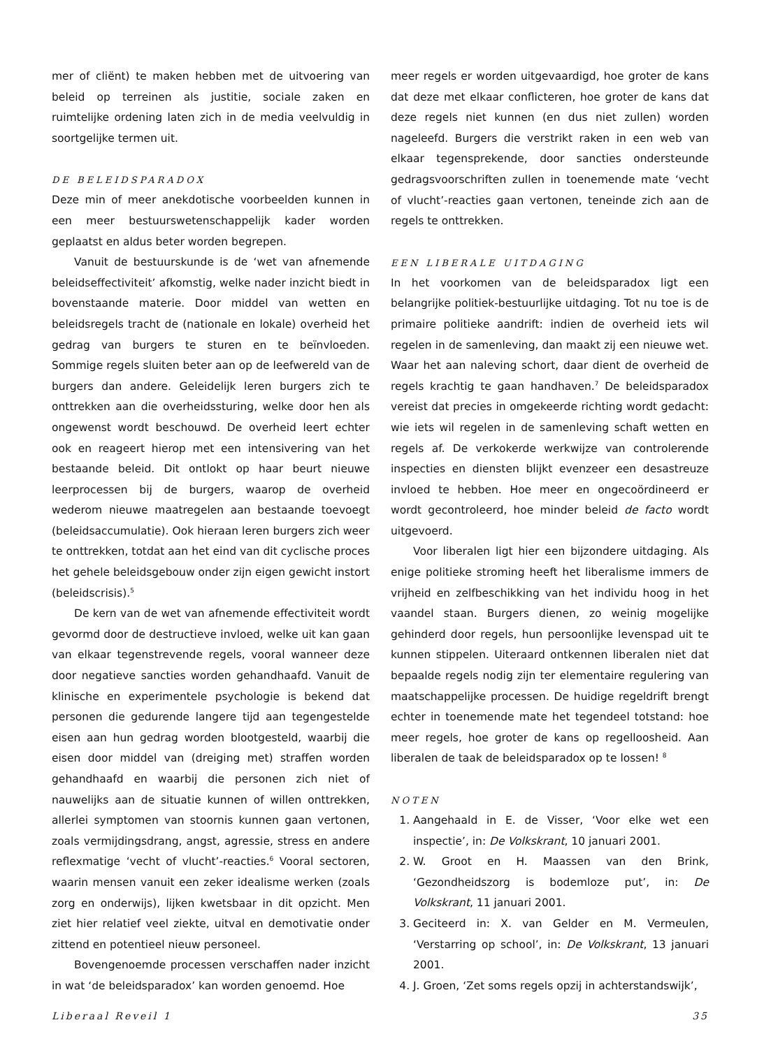mer of cliënt) te maken hebben met de uitvoering van beleid op terreinen als justitie, sociale zaken en ruimtelijke ordening laten zich in de media veelvuldig in soortgelijke termen uit.
DE BELEIDSPARADOX
Deze min of meer anekdotische voorbeelden kunnen in een meer bestuurswetenschappelijk kader worden geplaatst en aldus beter worden begrepen.
Vanuit de bestuurskunde is de ‘wet van afnemende beleidseffectiviteit’ afkomstig, welke nader inzicht biedt in bovenstaande materie. Door middel van wetten en beleidsregels tracht de (nationale en lokale) overheid het gedrag van burgers te sturen en te beïnvloeden. Sommige regels sluiten beter aan op de leefwereld van de burgers dan andere. Geleidelijk leren burgers zich te onttrekken aan die overheidssturing, welke door hen als ongewenst wordt beschouwd. De overheid leert echter ook en reageert hierop met een intensivering van het bestaande beleid. Dit ontlokt op haar beurt nieuwe leerprocessen bij de burgers, waarop de overheid wederom nieuwe maatregelen aan bestaande toevoegt (beleidsaccumulatie). Ook hieraan leren burgers zich weer te onttrekken, totdat aan het eind van dit cyclische proces het gehele beleidsgebouw onder zijn eigen gewicht instort (beleidscrisis).<sup>5</sup>
De kern van de wet van afnemende effectiviteit wordt gevormd door de destructieve invloed, welke uit kan gaan van elkaar tegenstrevende regels, vooral wanneer deze door negatieve sancties worden gehandhaafd. Vanuit de klinische en experimentele psychologie is bekend dat personen die gedurende langere tijd aan tegengestelde eisen aan hun gedrag worden blootgesteld, waarbij die eisen door middel van (dreiging met) straffen worden gehandhaafd en waarbij die personen zich niet of nauwelijks aan de situatie kunnen of willen onttrekken, allerlei symptomen van stoornis kunnen gaan vertonen, zoals vermijdingsdrang, angst, agressie, stress en andere reflexmatige ‘vecht of vlucht’-reacties.<sup>6</sup> Vooral sectoren, waarin mensen vanuit een zeker idealisme werken (zoals zorg en onderwijs), lijken kwetsbaar in dit opzicht. Men ziet hier relatief veel ziekte, uitval en demotivatie onder zittend en potentieel nieuw personeel.
Bovengenoemde processen verschaffen nader inzicht in wat ‘de beleidsparadox’ kan worden genoemd. Hoe
meer regels er worden uitgevaardigd, hoe groter de kans dat deze met elkaar conflicteren, hoe groter de kans dat deze regels niet kunnen (en dus niet zullen) worden nageleefd. Burgers die verstrikt raken in een web van elkaar tegensprekende, door sancties ondersteunde gedragsvoorschriften zullen in toenemende mate ‘vecht of vlucht’-reacties gaan vertonen, teneinde zich aan de regels te onttrekken.
EEN LIBERALE UITDAGING
In het voorkomen van de beleidsparadox ligt een belangrijke politiek-bestuurlijke uitdaging. Tot nu toe is de primaire politieke aandrift: indien de overheid iets wil regelen in de samenleving, dan maakt zij een nieuwe wet. Waar het aan naleving schort, daar dient de overheid de regels krachtig te gaan handhaven.<sup>7</sup> De beleidsparadox vereist dat precies in omgekeerde richting wordt gedacht: wie iets wil regelen in de samenleving schaft wetten en regels af. De verkokerde werkwijze van controlerende inspecties en diensten blijkt evenzeer een desastreuze invloed te hebben. Hoe meer en ongecoördineerd er wordt gecontroleerd, hoe minder beleid de facto wordt uitgevoerd.
Voor liberalen ligt hier een bijzondere uitdaging. Als enige politieke stroming heeft het liberalisme immers de vrijheid en zelfbeschikking van het individu hoog in het vaandel staan. Burgers dienen, zo weinig mogelijke gehinderd door regels, hun persoonlijke levenspad uit te kunnen stippelen. Uiteraard ontkennen liberalen niet dat bepaalde regels nodig zijn ter elementaire regulering van maatschappelijke processen. De huidige regeldrift brengt echter in toenemende mate het tegendeel totstand: hoe meer regels, hoe groter de kans op regelloosheid. Aan liberalen de taak de beleidsparadox op te lossen! <sup>8</sup>
NOTEN
1. Aangehaald in E. de Visser, ‘Voor elke wet een inspectie’, in: De Volkskrant, 10 januari 2001.
2. W. Groot en H. Maassen van den Brink, ‘Gezondheidszorg is bodemloze put’, in: De Volkskrant, 11 januari 2001.
3. Geciteerd in: X. van Gelder en M. Vermeulen, ‘Verstarring op school’, in: De Volkskrant, 13 januari 2001.
4. J. Groen, ‘Zet soms regels opzij in achterstandswijk’,
Liberaal Reveil 1 35